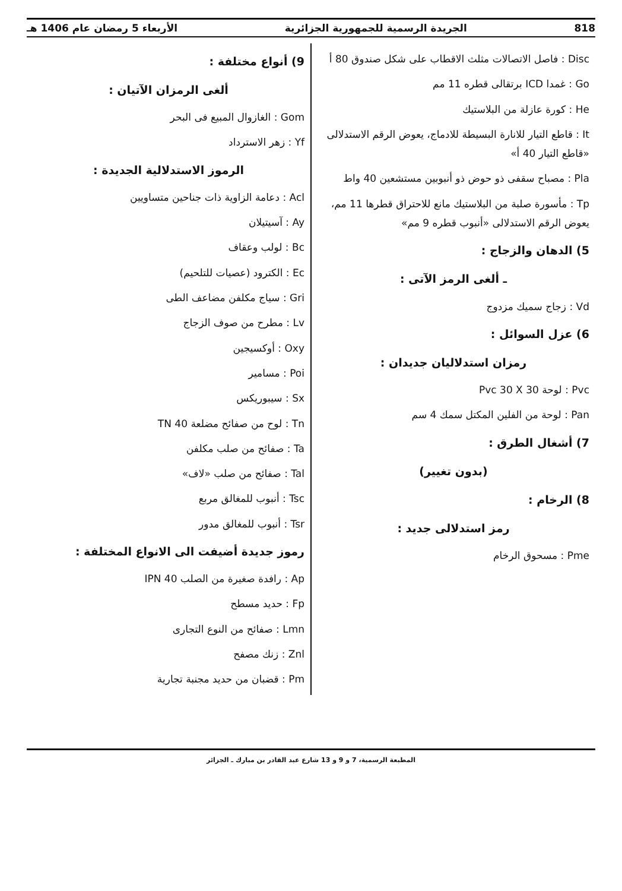818 الجريدة الرسمية للجمهورية الجزائرية الأربعاء 5 رمضان عام 1406 هـ
Disc : فاصل الاتصالات مثلث الاقطاب على شكل صندوق 80 أ
Go : غمدا ICD برتقالى قطره 11 مم
He : كورة عازلة من البلاستيك
It : قاطع التيار للانارة البسيطة للادماج، يعوض الرقم الاستدلالى «قاطع التيار 40 أ»
Pla : مصباح سقفى ذو حوض ذو أنبوبين مستشعين 40 واط
Tp : مأسورة صلبة من البلاستيك مانع للاحتراق قطرها 11 مم، يعوض الرقم الاستدلالى «أنبوب قطره 9 مم»
5) الدهان والزجاج :
ـ ألغى الرمز الآتى :
Vd : زجاج سميك مزدوج
6) عزل السوائل :
رمزان استدلاليان جديدان :
Pvc : لوحة Pvc 30 X 30
Pan : لوحة من الفلين المكتل سمك 4 سم
7) أشغال الطرق :
(بدون تغيير)
8) الرخام :
رمز استدلالى جديد :
Pme : مسحوق الرخام
9) أنواع مختلفة :
ألغى الرمزان الآتيان :
Gom : الغازوال المبيع فى البحر
Yf : زهر الاسترداد
الرموز الاستدلالية الجديدة :
Acl : دعامة الزاوية ذات جناحين متساويين
Ay : آسيتيلان
Bc : لولب وعقاف
Ec : الكترود (عصيات للتلحيم)
Gri : سياج مكلفن مضاعف الطى
Lv : مطرح من صوف الزجاج
Oxy : أوكسيجين
Poi : مسامير
Sx : سيبوريكس
Tn : لوح من صفائح مضلعة TN 40
Ta : صفائح من صلب مكلفن
Tal : صفائح من صلب «لاف»
Tsc : أنبوب للمغالق مربع
Tsr : أنبوب للمغالق مدور
رموز جديدة أضيفت الى الانواع المختلفة :
Ap : رافدة صغيرة من الصلب IPN 40
Fp : حديد مسطح
Lmn : صفائح من النوع التجارى
Znl : زنك مصفح
Pm : قضبان من حديد مجنبة تجارية
المطبعة الرسمية، 7 و 9 و 13 شارع عبد القادر بن مبارك ـ الجزائر